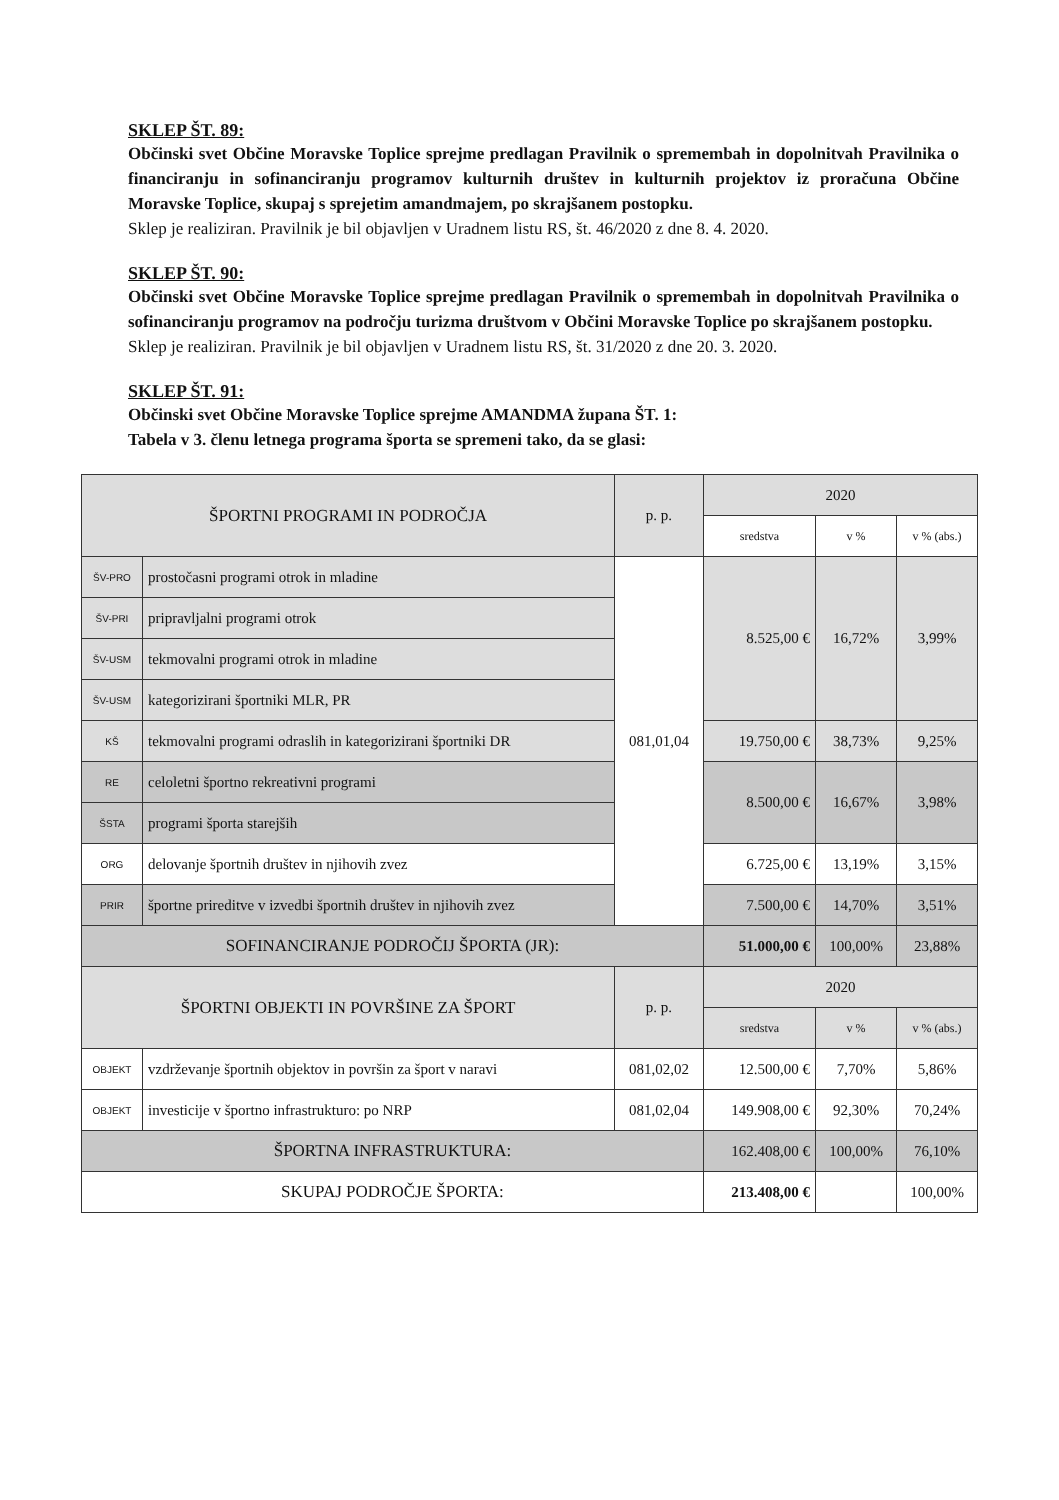SKLEP ŠT. 89:
Občinski svet Občine Moravske Toplice sprejme predlagan Pravilnik o spremembah in dopolnitvah Pravilnika o financiranju in sofinanciranju programov kulturnih društev in kulturnih projektov iz proračuna Občine Moravske Toplice, skupaj s sprejetim amandmajem, po skrajšanem postopku.
Sklep je realiziran. Pravilnik je bil objavljen v Uradnem listu RS, št. 46/2020 z dne 8. 4. 2020.
SKLEP ŠT. 90:
Občinski svet Občine Moravske Toplice sprejme predlagan Pravilnik o spremembah in dopolnitvah Pravilnika o sofinanciranju programov na področju turizma društvom v Občini Moravske Toplice po skrajšanem postopku.
Sklep je realiziran. Pravilnik je bil objavljen v Uradnem listu RS, št. 31/2020 z dne 20. 3. 2020.
SKLEP ŠT. 91:
Občinski svet Občine Moravske Toplice sprejme AMANDMA župana ŠT. 1:
Tabela v 3. členu letnega programa športa se spremeni tako, da se glasi:
| ŠPORTNI PROGRAMI IN PODROČJA | | p. p. | 2020 | | |
| --- | --- | --- | --- | --- | --- |
| | | | sredstva | v % | v % (abs.) |
| ŠV-PRO | prostočasni programi otrok in mladine | 081,01,04 | 8.525,00 € | 16,72% | 3,99% |
| ŠV-PRI | pripravljalni programi otrok | | | | |
| ŠV-USM | tekmovalni programi otrok in mladine | | | | |
| ŠV-USM | kategorizirani športniki MLR, PR | | | | |
| KŠ | tekmovalni programi odraslih in kategorizirani športniki DR | | 19.750,00 € | 38,73% | 9,25% |
| RE | celoletni športno rekreativni programi | | 8.500,00 € | 16,67% | 3,98% |
| ŠSTA | programi športa starejših | | | | |
| ORG | delovanje športnih društev in njihovih zvez | | 6.725,00 € | 13,19% | 3,15% |
| PRIR | športne prireditve v izvedbi športnih društev in njihovih zvez | | 7.500,00 € | 14,70% | 3,51% |
| SOFINANCIRANJE PODROČIJ ŠPORTA (JR): | | | 51.000,00 € | 100,00% | 23,88% |
| ŠPORTNI OBJEKTI IN POVRŠINE ZA ŠPORT | | p. p. | 2020 | | |
| | | | sredstva | v % | v % (abs.) |
| OBJEKT | vzdrževanje športnih objektov in površin za šport v naravi | 081,02,02 | 12.500,00 € | 7,70% | 5,86% |
| OBJEKT | investicije v športno infrastrukturo: po NRP | 081,02,04 | 149.908,00 € | 92,30% | 70,24% |
| ŠPORTNA INFRASTRUKTURA: | | | 162.408,00 € | 100,00% | 76,10% |
| SKUPAJ PODROČJE ŠPORTA: | | | 213.408,00 € | | 100,00% |